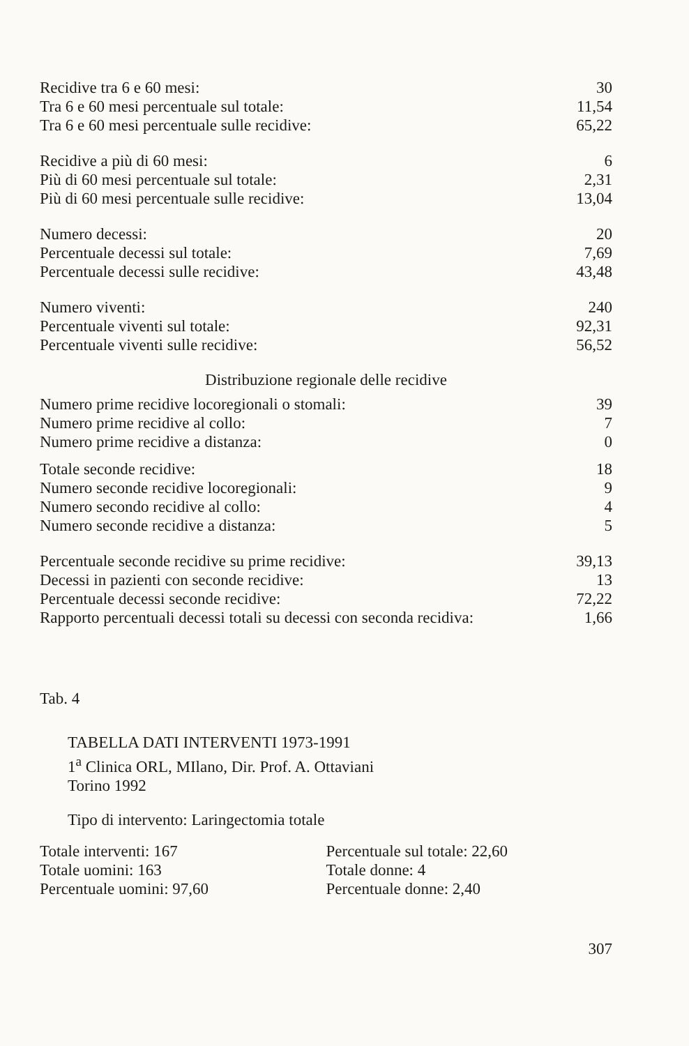| Recidive tra 6 e 60 mesi: | 30 |
| Tra 6 e 60 mesi percentuale sul totale: | 11,54 |
| Tra 6 e 60 mesi percentuale sulle recidive: | 65,22 |
| Recidive a più di 60 mesi: | 6 |
| Più di 60 mesi percentuale sul totale: | 2,31 |
| Più di 60 mesi percentuale sulle recidive: | 13,04 |
| Numero decessi: | 20 |
| Percentuale decessi sul totale: | 7,69 |
| Percentuale decessi sulle recidive: | 43,48 |
| Numero viventi: | 240 |
| Percentuale viventi sul totale: | 92,31 |
| Percentuale viventi sulle recidive: | 56,52 |
Distribuzione regionale delle recidive
| Numero prime recidive locoregionali o stomali: | 39 |
| Numero prime recidive al collo: | 7 |
| Numero prime recidive a distanza: | 0 |
| Totale seconde recidive: | 18 |
| Numero seconde recidive locoregionali: | 9 |
| Numero secondo recidive al collo: | 4 |
| Numero seconde recidive a distanza: | 5 |
| Percentuale seconde recidive su prime recidive: | 39,13 |
| Decessi in pazienti con seconde recidive: | 13 |
| Percentuale decessi seconde recidive: | 72,22 |
| Rapporto percentuali decessi totali su decessi con seconda recidiva: | 1,66 |
Tab. 4
TABELLA DATI INTERVENTI 1973-1991
1<sup>a</sup> Clinica ORL, MIlano, Dir. Prof. A. Ottaviani
Torino 1992
Tipo di intervento: Laringectomia totale
| Totale interventi: 167 | Percentuale sul totale: 22,60 |
| Totale uomini: 163 | Totale donne: 4 |
| Percentuale uomini: 97,60 | Percentuale donne: 2,40 |
307